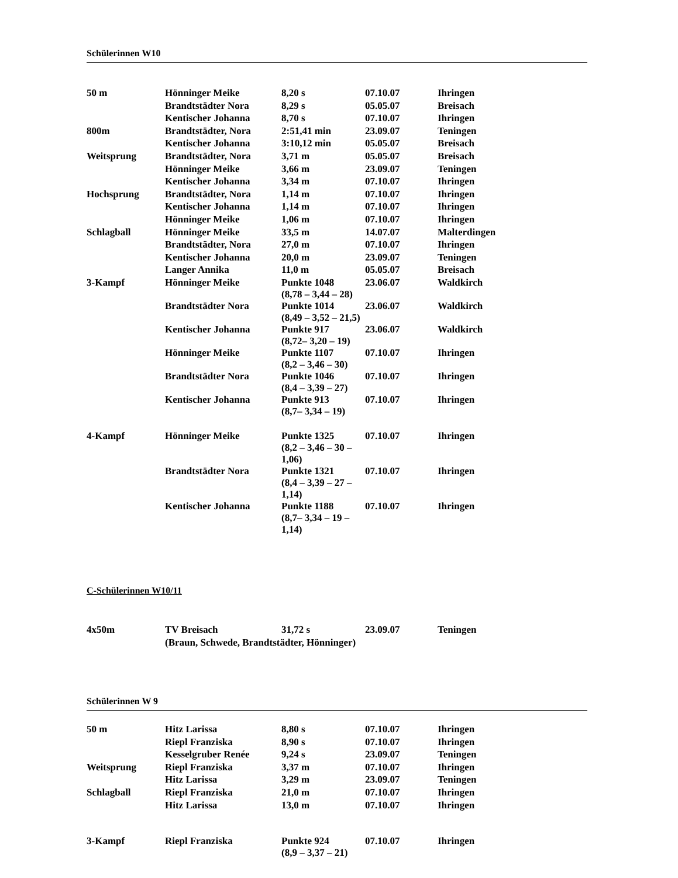Schülerinnen W10
| 50 m | Hönninger Meike | 8,20 s | 07.10.07 | Ihringen |
| | Brandtstädter Nora | 8,29 s | 05.05.07 | Breisach |
| | Kentischer Johanna | 8,70 s | 07.10.07 | Ihringen |
| 800m | Brandtstädter, Nora | 2:51,41 min | 23.09.07 | Teningen |
| | Kentischer Johanna | 3:10,12 min | 05.05.07 | Breisach |
| Weitsprung | Brandtstädter, Nora | 3,71 m | 05.05.07 | Breisach |
| | Hönninger Meike | 3,66 m | 23.09.07 | Teningen |
| | Kentischer Johanna | 3,34 m | 07.10.07 | Ihringen |
| Hochsprung | Brandtstädter, Nora | 1,14 m | 07.10.07 | Ihringen |
| | Kentischer Johanna | 1,14 m | 07.10.07 | Ihringen |
| | Hönninger Meike | 1,06 m | 07.10.07 | Ihringen |
| Schlagball | Hönninger Meike | 33,5 m | 14.07.07 | Malterdingen |
| | Brandtstädter, Nora | 27,0 m | 07.10.07 | Ihringen |
| | Kentischer Johanna | 20,0 m | 23.09.07 | Teningen |
| | Langer Annika | 11,0 m | 05.05.07 | Breisach |
| 3-Kampf | Hönninger Meike | Punkte 1048 (8,78 – 3,44 – 28) | 23.06.07 | Waldkirch |
| | Brandtstädter Nora | Punkte 1014 (8,49 – 3,52 – 21,5) | 23.06.07 | Waldkirch |
| | Kentischer Johanna | Punkte 917 (8,72– 3,20 – 19) | 23.06.07 | Waldkirch |
| | Hönninger Meike | Punkte 1107 (8,2 – 3,46 – 30) | 07.10.07 | Ihringen |
| | Brandtstädter Nora | Punkte 1046 (8,4 – 3,39 – 27) | 07.10.07 | Ihringen |
| | Kentischer Johanna | Punkte 913 (8,7– 3,34 – 19) | 07.10.07 | Ihringen |
| 4-Kampf | Hönninger Meike | Punkte 1325 (8,2 – 3,46 – 30 – 1,06) | 07.10.07 | Ihringen |
| | Brandtstädter Nora | Punkte 1321 (8,4 – 3,39 – 27 – 1,14) | 07.10.07 | Ihringen |
| | Kentischer Johanna | Punkte 1188 (8,7– 3,34 – 19 – 1,14) | 07.10.07 | Ihringen |
C-Schülerinnen W10/11
| 4x50m | TV Breisach | 31,72 s | 23.09.07 | Teningen |
| | (Braun, Schwede, Brandtstädter, Hönninger) | | | |
Schülerinnen W 9
| 50 m | Hitz Larissa | 8,80 s | 07.10.07 | Ihringen |
| | Riepl Franziska | 8,90 s | 07.10.07 | Ihringen |
| | Kesselgruber Renée | 9,24 s | 23.09.07 | Teningen |
| Weitsprung | Riepl Franziska | 3,37 m | 07.10.07 | Ihringen |
| | Hitz Larissa | 3,29 m | 23.09.07 | Teningen |
| Schlagball | Riepl Franziska | 21,0 m | 07.10.07 | Ihringen |
| | Hitz Larissa | 13,0 m | 07.10.07 | Ihringen |
| 3-Kampf | Riepl Franziska | Punkte 924 (8,9 – 3,37 – 21) | 07.10.07 | Ihringen |